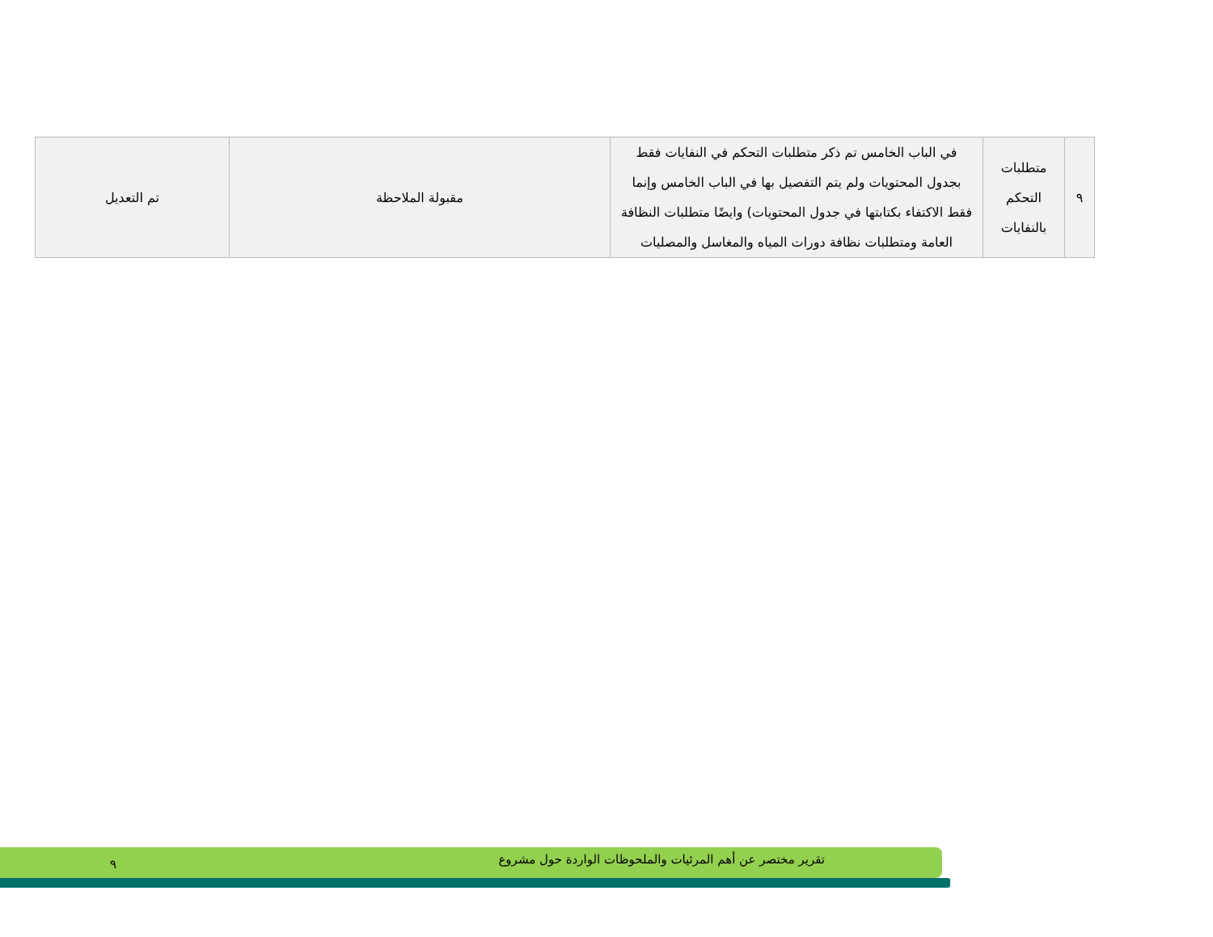| ٩ | متطلبات التحكم بالنفايات | في الباب الخامس تم ذكر متطلبات التحكم في النفايات فقط بجدول المحتويات ولم يتم التفصيل بها في الباب الخامس وإنما فقط الاكتفاء بكتابتها في جدول المحتويات) وايضًا متطلبات النظافة العامة ومتطلبات نظافة دورات المياه والمغاسل والمصليات | مقبولة الملاحظة | تم التعديل |
تقرير مختصر عن أهم المرئيات والملحوظات الواردة حول مشروع ٩